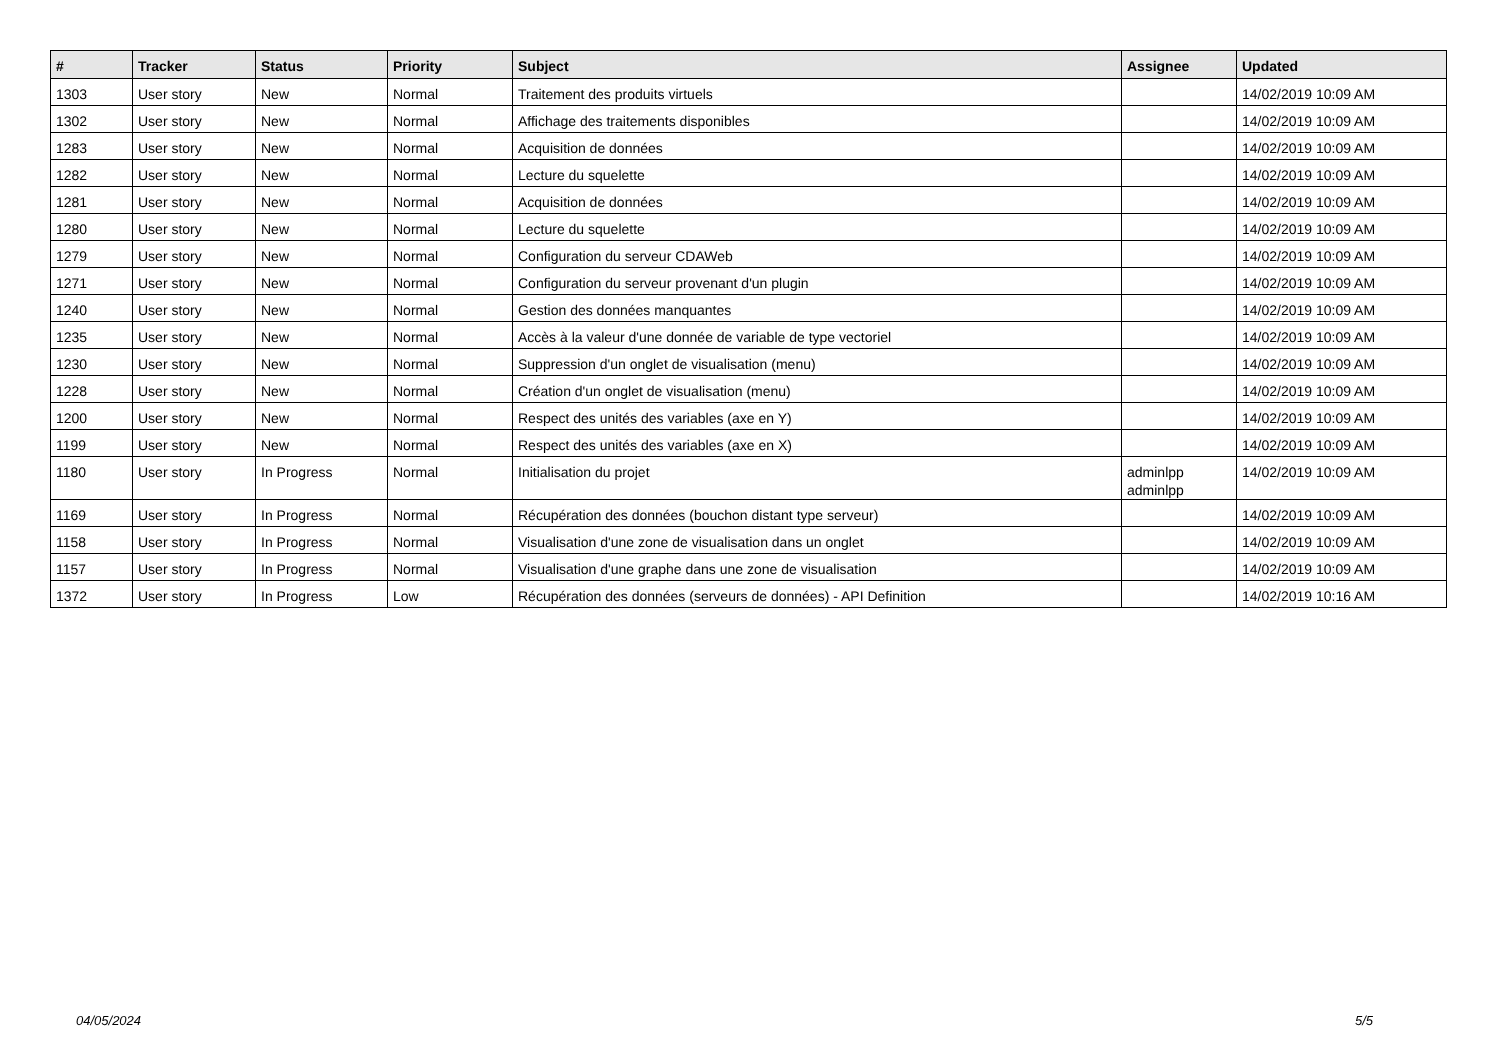| # | Tracker | Status | Priority | Subject | Assignee | Updated |
| --- | --- | --- | --- | --- | --- | --- |
| 1303 | User story | New | Normal | Traitement des produits virtuels | | 14/02/2019 10:09 AM |
| 1302 | User story | New | Normal | Affichage des traitements disponibles | | 14/02/2019 10:09 AM |
| 1283 | User story | New | Normal | Acquisition de données | | 14/02/2019 10:09 AM |
| 1282 | User story | New | Normal | Lecture du squelette | | 14/02/2019 10:09 AM |
| 1281 | User story | New | Normal | Acquisition de données | | 14/02/2019 10:09 AM |
| 1280 | User story | New | Normal | Lecture du squelette | | 14/02/2019 10:09 AM |
| 1279 | User story | New | Normal | Configuration du serveur CDAWeb | | 14/02/2019 10:09 AM |
| 1271 | User story | New | Normal | Configuration du serveur provenant d'un plugin | | 14/02/2019 10:09 AM |
| 1240 | User story | New | Normal | Gestion des données manquantes | | 14/02/2019 10:09 AM |
| 1235 | User story | New | Normal | Accès à la valeur d'une donnée de variable de type vectoriel | | 14/02/2019 10:09 AM |
| 1230 | User story | New | Normal | Suppression d'un onglet de visualisation (menu) | | 14/02/2019 10:09 AM |
| 1228 | User story | New | Normal | Création d'un onglet de visualisation (menu) | | 14/02/2019 10:09 AM |
| 1200 | User story | New | Normal | Respect des unités des variables (axe en Y) | | 14/02/2019 10:09 AM |
| 1199 | User story | New | Normal | Respect des unités des variables (axe en X) | | 14/02/2019 10:09 AM |
| 1180 | User story | In Progress | Normal | Initialisation du projet | adminlpp adminlpp | 14/02/2019 10:09 AM |
| 1169 | User story | In Progress | Normal | Récupération des données (bouchon distant type serveur) | | 14/02/2019 10:09 AM |
| 1158 | User story | In Progress | Normal | Visualisation d'une zone de visualisation dans un onglet | | 14/02/2019 10:09 AM |
| 1157 | User story | In Progress | Normal | Visualisation d'une graphe dans une zone de visualisation | | 14/02/2019 10:09 AM |
| 1372 | User story | In Progress | Low | Récupération des données (serveurs de données) - API Definition | | 14/02/2019 10:16 AM |
04/05/2024 5/5